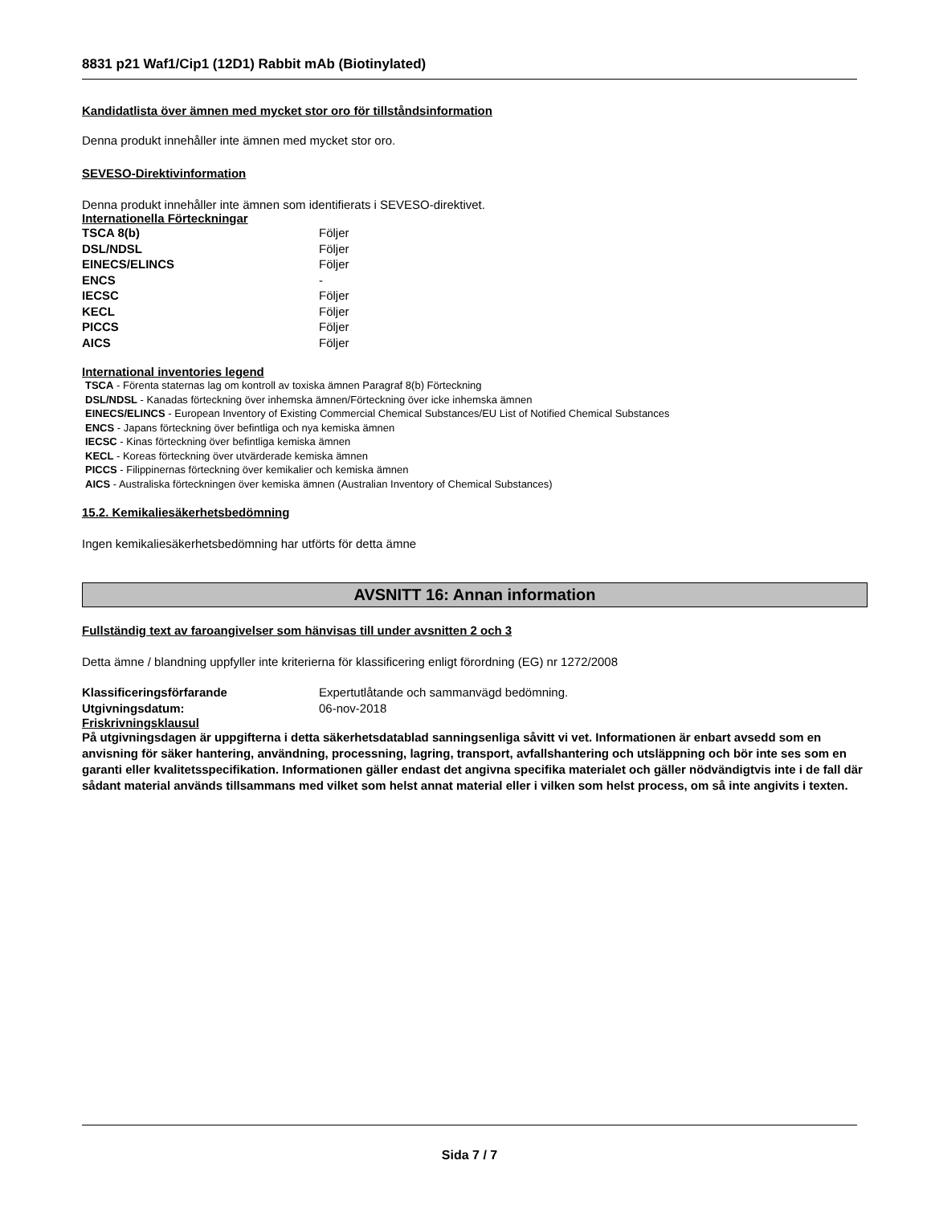8831 p21 Waf1/Cip1 (12D1) Rabbit mAb (Biotinylated)
Kandidatlista över ämnen med mycket stor oro för tillståndsinformation
Denna produkt innehåller inte ämnen med mycket stor oro.
SEVESO-Direktivinformation
Denna produkt innehåller inte ämnen som identifierats i SEVESO-direktivet.
Internationella Förteckningar
| TSCA 8(b) | Följer |
| DSL/NDSL | Följer |
| EINECS/ELINCS | Följer |
| ENCS | - |
| IECSC | Följer |
| KECL | Följer |
| PICCS | Följer |
| AICS | Följer |
International inventories legend
TSCA - Förenta staternas lag om kontroll av toxiska ämnen Paragraf 8(b) Förteckning
DSL/NDSL - Kanadas förteckning över inhemska ämnen/Förteckning över icke inhemska ämnen
EINECS/ELINCS - European Inventory of Existing Commercial Chemical Substances/EU List of Notified Chemical Substances
ENCS - Japans förteckning över befintliga och nya kemiska ämnen
IECSC - Kinas förteckning över befintliga kemiska ämnen
KECL - Koreas förteckning över utvärderade kemiska ämnen
PICCS - Filippinernas förteckning över kemikalier och kemiska ämnen
AICS - Australiska förteckningen över kemiska ämnen (Australian Inventory of Chemical Substances)
15.2. Kemikaliesäkerhetsbedömning
Ingen kemikaliesäkerhetsbedömning har utförts för detta ämne
AVSNITT 16: Annan information
Fullständig text av faroangivelser som hänvisas till under avsnitten 2 och 3
Detta ämne / blandning uppfyller inte kriterierna för klassificering enligt förordning (EG) nr 1272/2008
| Klassificeringsförfarande | Expertutlåtande och sammanvägd bedömning. |
| Utgivningsdatum: | 06-nov-2018 |
Friskrivningsklausul
På utgivningsdagen är uppgifterna i detta säkerhetsdatablad sanningsenliga såvitt vi vet. Informationen är enbart avsedd som en anvisning för säker hantering, användning, processning, lagring, transport, avfallshantering och utsläppning och bör inte ses som en garanti eller kvalitetsspecifikation. Informationen gäller endast det angivna specifika materialet och gäller nödvändigtvis inte i de fall där sådant material används tillsammans med vilket som helst annat material eller i vilken som helst process, om så inte angivits i texten.
Sida 7 / 7